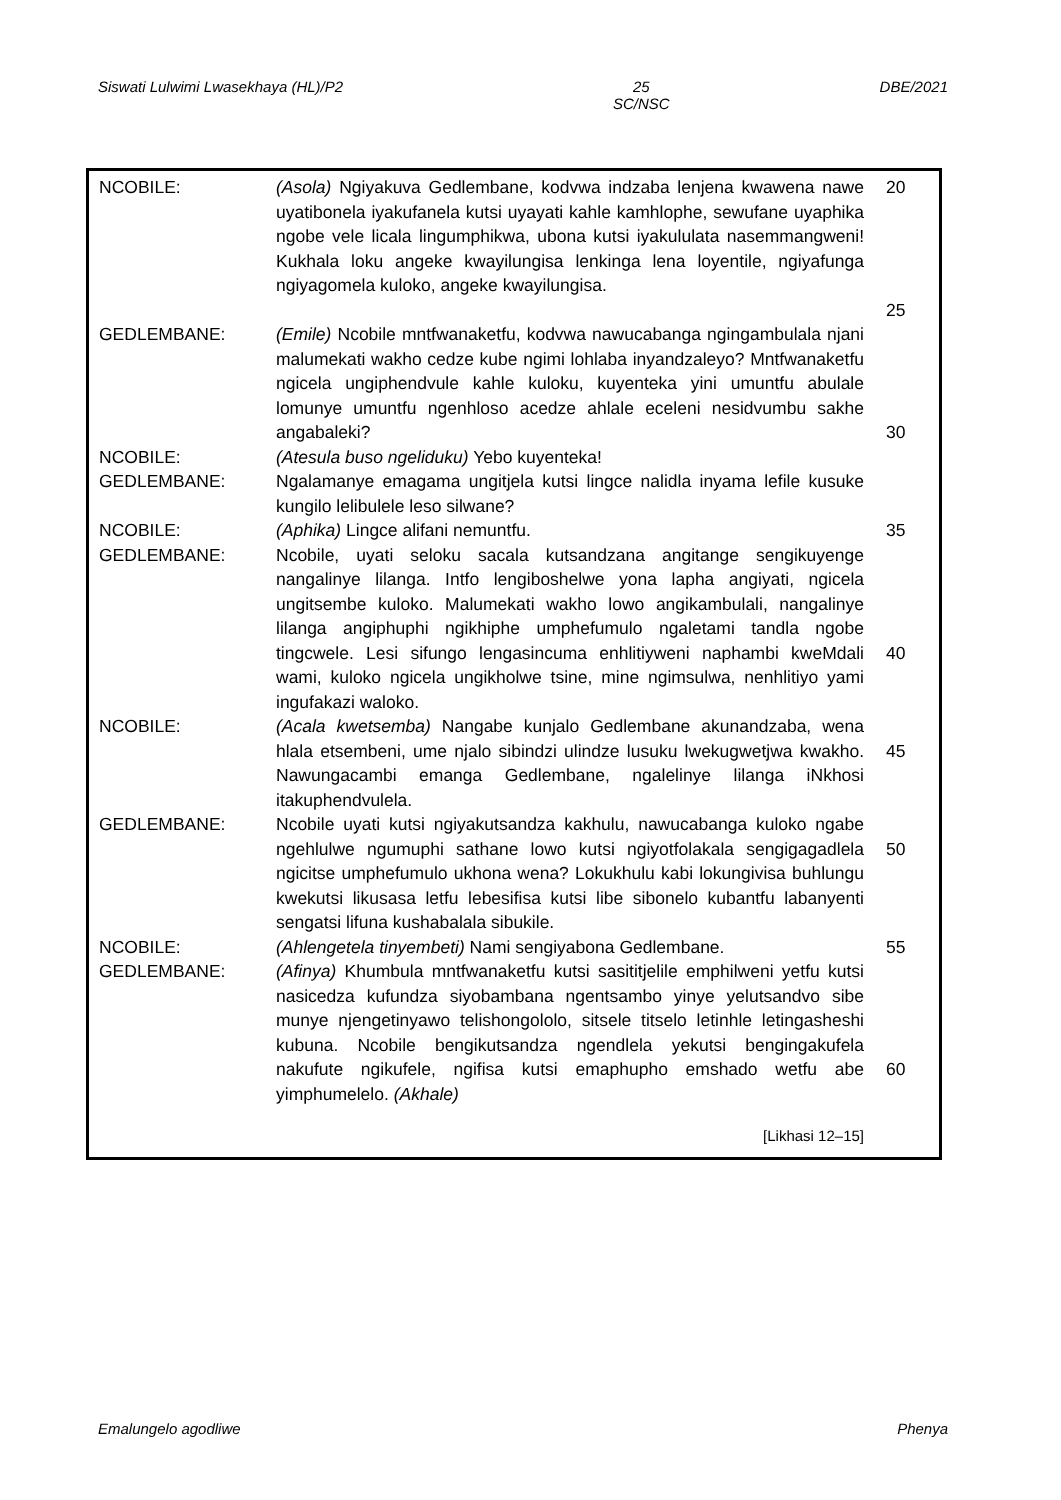Siswati Lulwimi Lwasekhaya (HL)/P2 25
SC/NSC DBE/2021
| NCOBILE: | (Asola) Ngiyakuva Gedlembane, kodvwa indzaba lenjena kwawena nawe uyatibonela iyakufanela kutsi uyayati kahle kamhlophe, sewufane uyaphika ngobe vele licala lingumphikwa, ubona kutsi iyakululata nasemmangweni! Kukhala loku angeke kwayilungisa lenkinga lena loyentile, ngiyafunga ngiyagomela kuloko, angeke kwayilungisa. | 20 25 |
| GEDLEMBANE: | (Emile) Ncobile mntfwanaketfu, kodvwa nawucabanga ngingambulala njani malumekati wakho cedze kube ngimi lohlaba inyandzaleyo? Mntfwanaketfu ngicela ungiphendvule kahle kuloku, kuyenteka yini umuntfu abulale lomunye umuntfu ngenhloso acedze ahlale eceleni nesidvumbu sakhe angabaleki? | 30 |
| NCOBILE: | (Atesula buso ngeliduku) Yebo kuyenteka! | |
| GEDLEMBANE: | Ngalamanye emagama ungitjela kutsi lingce nalidla inyama lefile kusuke kungilo lelibulele leso silwane? | |
| NCOBILE: | (Aphika) Lingce alifani nemuntfu. | 35 |
| GEDLEMBANE: | Ncobile, uyati seloku sacala kutsandzana angitange sengikuyenge nangalinye lilanga. Intfo lengiboshelwe yona lapha angiyati, ngicela ungitsembe kuloko. Malumekati wakho lowo angikambulali, nangalinye lilanga angiphuphi ngikhiphe umphefumulo ngaletami tandla ngobe tingcwele. Lesi sifungo lengasincuma enhlitiyweni naphambi kweMdali wami, kuloko ngicela ungikholwe tsine, mine ngimsulwa, nenhlitiyo yami ingufakazi waloko. | 40 |
| NCOBILE: | (Acala kwetsemba) Nangabe kunjalo Gedlembane akunandzaba, wena hlala etsembeni, ume njalo sibindzi ulindze lusuku lwekugwetjwa kwakho. Nawungacambi emanga Gedlembane, ngalelinye lilanga iNkhosi itakuphendvulela. | 45 |
| GEDLEMBANE: | Ncobile uyati kutsi ngiyakutsandza kakhulu, nawucabanga kuloko ngabe ngehlulwe ngumuphi sathane lowo kutsi ngiyotfolakala sengigagadlela ngicitse umphefumulo ukhona wena? Lokukhulu kabi lokungivisa buhlungu kwekutsi likusasa letfu lebesifisa kutsi libe sibonelo kubantfu labanyenti sengatsi lifuna kushabalala sibukile. | 50 |
| NCOBILE: | (Ahlengetela tinyembeti) Nami sengiyabona Gedlembane. | 55 |
| GEDLEMBANE: | (Afinya) Khumbula mntfwanaketfu kutsi sasititjelile emphilweni yetfu kutsi nasicedza kufundza siyobambana ngentsambo yinye yelutsandvo sibe munye njengetinyawo telishongololo, sitsele titselo letinhle letingasheshi kubuna. Ncobile bengikutsandza ngendlela yekutsi bengingakufela nakufute ngikufele, ngifisa kutsi emaphupho emshado wetfu abe yimphumelelo. (Akhale) | 60 |
[Likhasi 12–15]
Emalungelo agodliwe Phenya